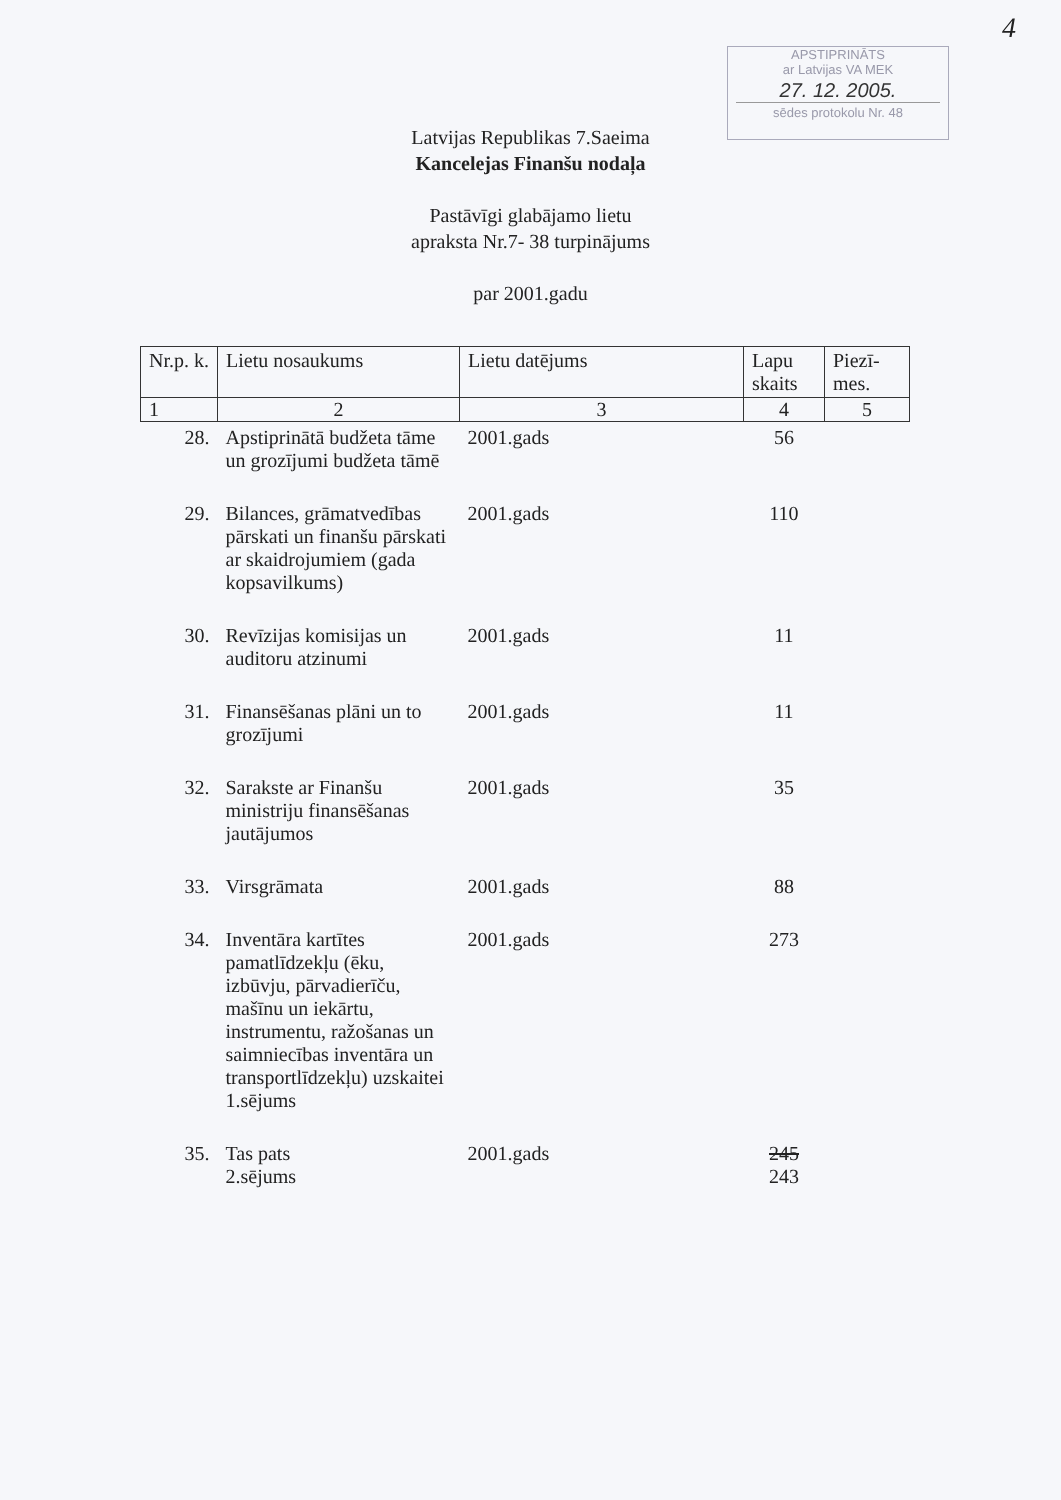4
APSTIPRINĀTS
ar Latvijas VA MEK
27. 12. 2005.
sēdes protokolu Nr. 48
Latvijas Republikas 7.Saeima
Kancelejas Finanšu nodaļa
Pastāvīgi glabājamo lietu
apraksta Nr.7- 38 turpinājums
par 2001.gadu
| Nr.p. k. | Lietu nosaukums | Lietu datējums | Lapu skaits | Piezī-mes. |
| --- | --- | --- | --- | --- |
| 1 | 2 | 3 | 4 | 5 |
| 28. | Apstiprinātā budžeta tāme un grozījumi budžeta tāmē | 2001.gads | 56 | |
| 29. | Bilances, grāmatvedības pārskati un finanšu pārskati ar skaidrojumiem (gada kopsavilkums) | 2001.gads | 110 | |
| 30. | Revīzijas komisijas un auditoru atzinumi | 2001.gads | 11 | |
| 31. | Finansēšanas plāni un to grozījumi | 2001.gads | 11 | |
| 32. | Sarakste ar Finanšu ministriju finansēšanas jautājumos | 2001.gads | 35 | |
| 33. | Virsgrāmata | 2001.gads | 88 | |
| 34. | Inventāra kartītes pamatlīdzekļu (ēku, izbūvju, pārvadierīču, mašīnu un iekārtu, instrumentu, ražošanas un saimniecības inventāra un transportlīdzekļu) uzskaitei 1.sējums | 2001.gads | 273 | |
| 35. | Tas pats 2.sējums | 2001.gads | 245 243 | |